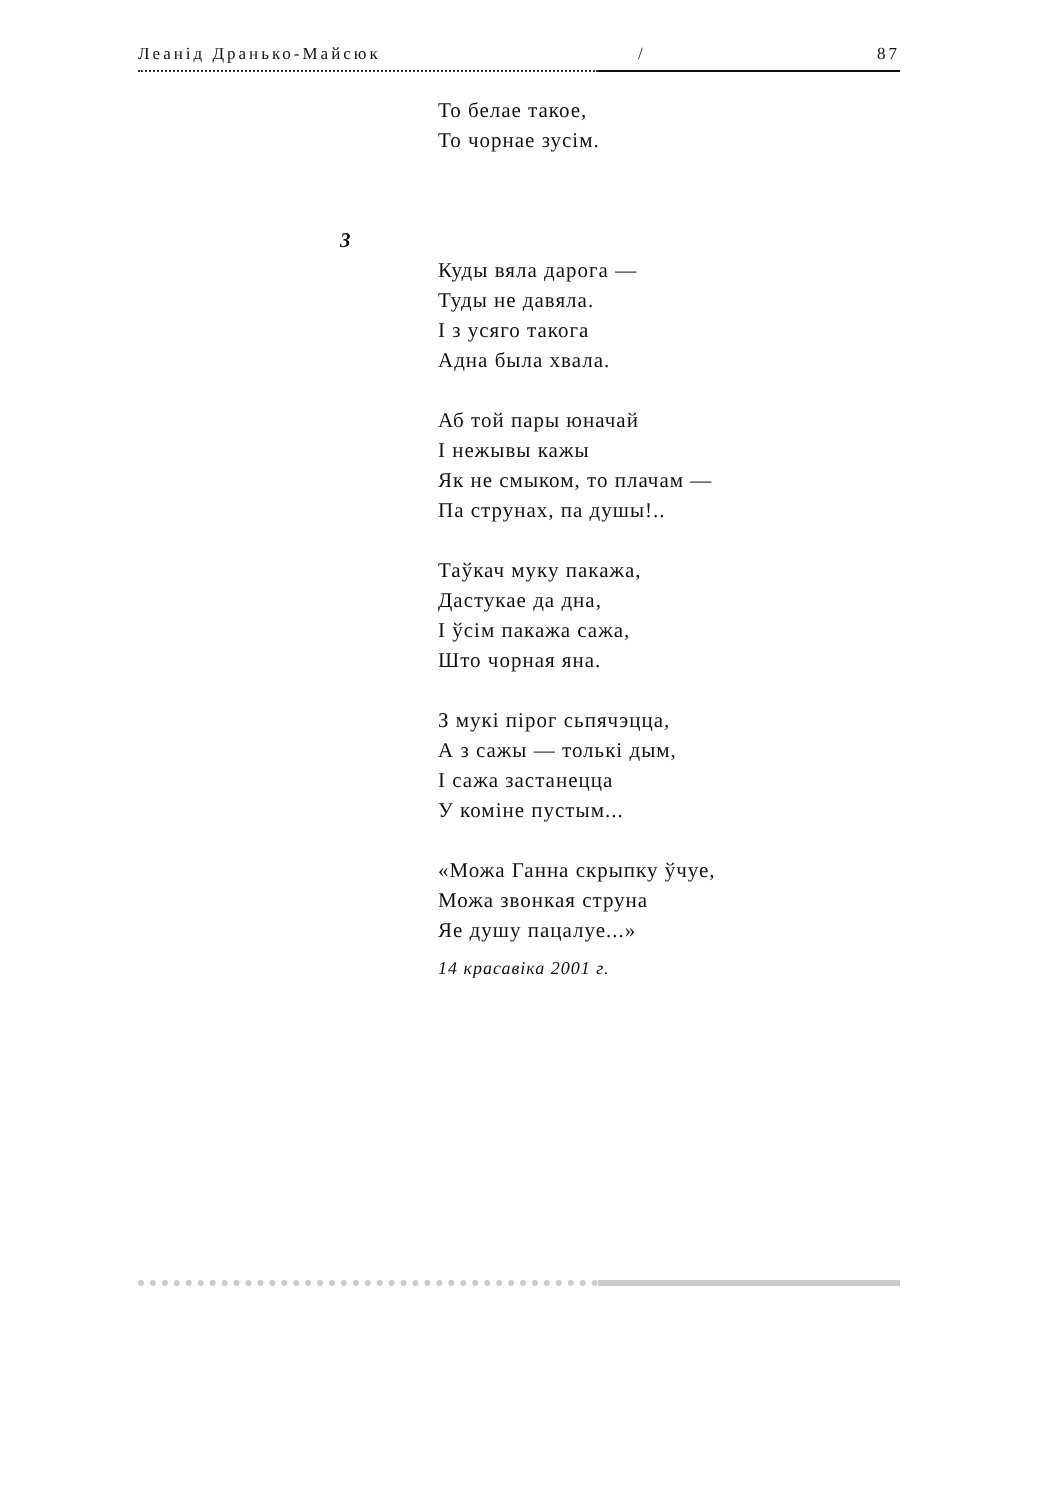Леанід Дранько-Майсюк / 87
То белае такое,
То чорнае зусім.
3
Куды вяла дарога —
Туды не давяла.
І з усяго такога
Адна была хвала.
Аб той пары юначай
І нежывы кажы
Як не смыком, то плачам —
Па струнах, па душы!..
Таўкач муку пакажа,
Дастукае да дна,
І ўсім пакажа сажа,
Што чорная яна.
З мукі пірог сьпячэцца,
А з сажы — толькі дым,
І сажа застанецца
У коміне пустым...
«Можа Ганна скрыпку ўчуе,
Можа звонкая струна
Яе душу пацалуе...»
14 красавіка 2001 г.